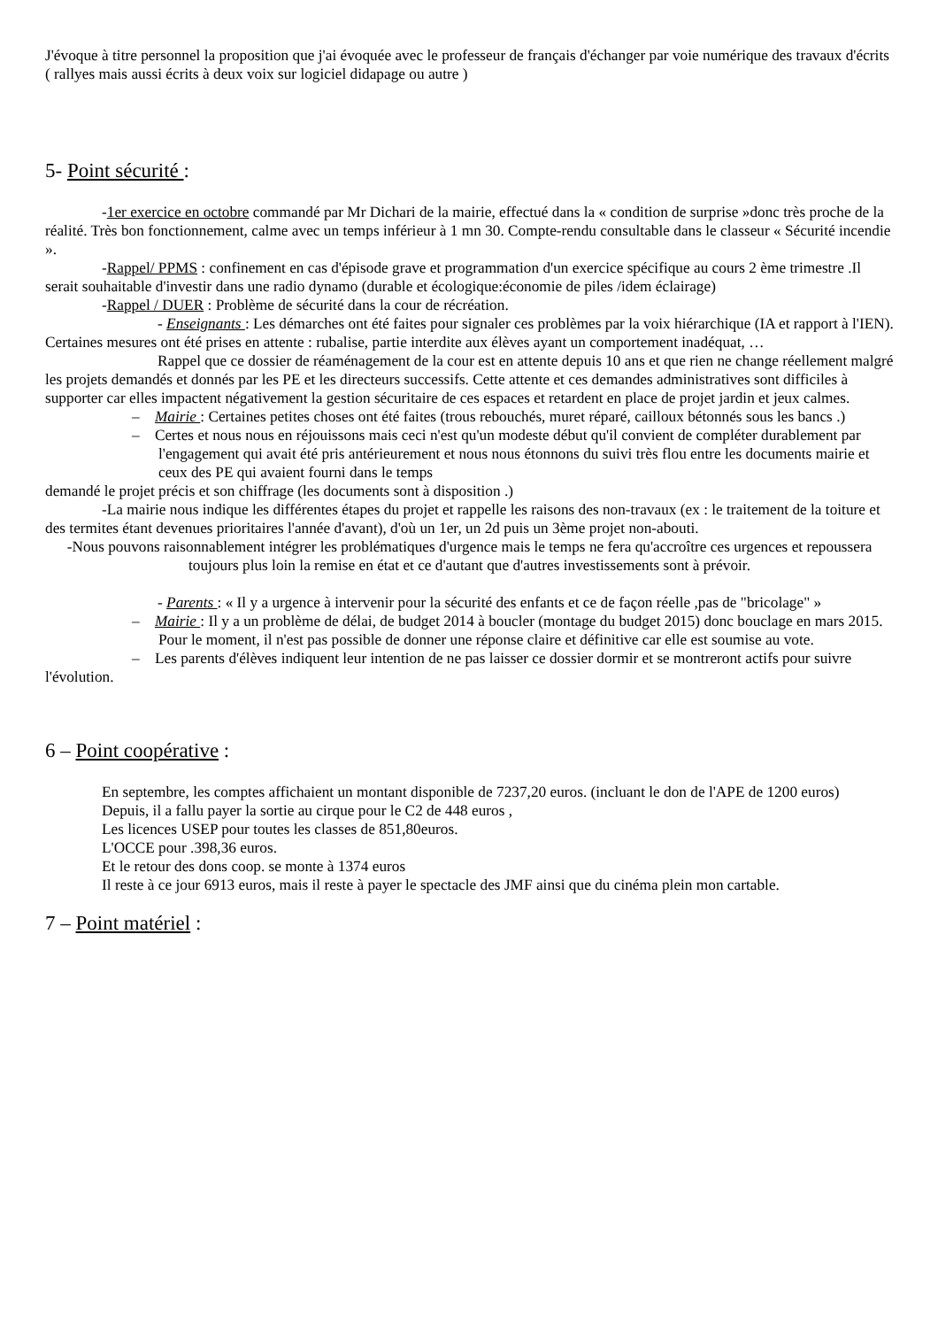J'évoque à titre personnel la proposition que j'ai évoquée avec le professeur de français d'échanger par voie numérique des travaux d'écrits ( rallyes mais aussi écrits à deux voix sur logiciel didapage ou autre )
5- Point sécurité :
-1er exercice en octobre commandé par Mr Dichari de la mairie, effectué dans la « condition de surprise »donc très proche de la réalité. Très bon fonctionnement, calme avec un temps inférieur à 1 mn 30. Compte-rendu consultable dans le classeur « Sécurité incendie ».
-Rappel/ PPMS : confinement en cas d'épisode grave et programmation d'un exercice spécifique au cours 2 ème trimestre .Il serait souhaitable d'investir dans une radio dynamo (durable et écologique:économie de piles /idem éclairage)
-Rappel / DUER : Problème de sécurité dans la cour de récréation.
- Enseignants : Les démarches ont été faites pour signaler ces problèmes par la voix hiérarchique (IA et rapport à l'IEN). Certaines mesures ont été prises en attente : rubalise, partie interdite aux élèves ayant un comportement inadéquat, …
Rappel que ce dossier de réaménagement de la cour est en attente depuis 10 ans et que rien ne change réellement malgré les projets demandés et donnés par les PE et les directeurs successifs. Cette attente et ces demandes administratives sont difficiles à supporter car elles impactent négativement la gestion sécuritaire de ces espaces et retardent en place de projet jardin et jeux calmes.
– Mairie : Certaines petites choses ont été faites (trous rebouchés, muret réparé, cailloux bétonnés sous les bancs .)
– Certes et nous nous en réjouissons mais ceci n'est qu'un modeste début qu'il convient de compléter durablement par l'engagement qui avait été pris antérieurement et nous nous étonnons du suivi très flou entre les documents mairie et ceux des PE qui avaient fourni dans le temps
demandé le projet précis et son chiffrage (les documents sont à disposition .)
-La mairie nous indique les différentes étapes du projet et rappelle les raisons des non-travaux (ex : le traitement de la toiture et des termites étant devenues prioritaires l'année d'avant), d'où un 1er, un 2d puis un 3ème projet non-abouti.
-Nous pouvons raisonnablement intégrer les problématiques d'urgence mais le temps ne fera qu'accroître ces urgences et repoussera toujours plus loin la remise en état et ce d'autant que d'autres investissements sont à prévoir.
- Parents : « Il y a urgence à intervenir pour la sécurité des enfants et ce de façon réelle ,pas de "bricolage" »
– Mairie : Il y a un problème de délai, de budget 2014 à boucler (montage du budget 2015) donc bouclage en mars 2015. Pour le moment, il n'est pas possible de donner une réponse claire et définitive car elle est soumise au vote.
– Les parents d'élèves indiquent leur intention de ne pas laisser ce dossier dormir et se montreront actifs pour suivre l'évolution.
6 – Point coopérative :
En septembre, les comptes affichaient un montant disponible de 7237,20 euros. (incluant le don de l'APE de 1200 euros)
Depuis, il a fallu payer la sortie au cirque pour le C2 de 448 euros ,
Les licences USEP pour toutes les classes de 851,80euros.
L'OCCE pour .398,36 euros.
Et le retour des dons coop. se monte à 1374 euros
Il reste à ce jour 6913 euros, mais il reste à payer le spectacle des JMF ainsi que du cinéma plein mon cartable.
7 – Point matériel :